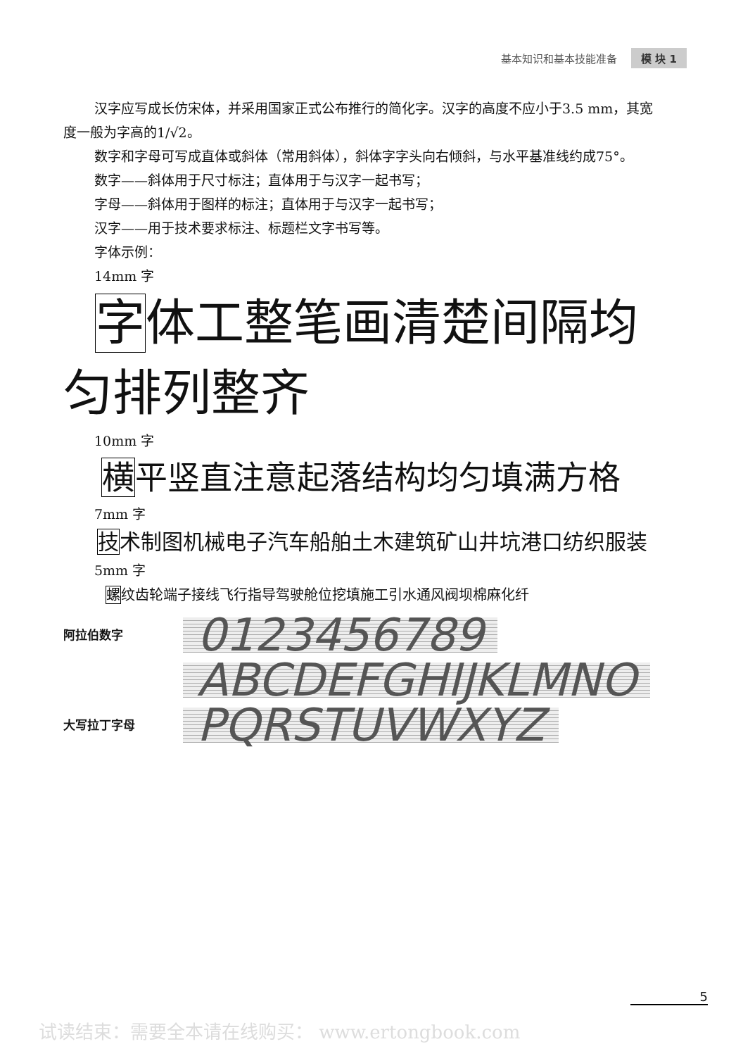基本知识和基本技能准备 模 块 1
汉字应写成长仿宋体，并采用国家正式公布推行的简化字。汉字的高度不应小于3.5 mm，其宽度一般为字高的1/√2。
数字和字母可写成直体或斜体（常用斜体），斜体字字头向右倾斜，与水平基准线约成75°。
数字——斜体用于尺寸标注；直体用于与汉字一起书写；
字母——斜体用于图样的标注；直体用于与汉字一起书写；
汉字——用于技术要求标注、标题栏文字书写等。
字体示例：
14mm 字
字体工整笔画清楚间隔均匀排列整齐
10mm 字
横平竖直注意起落结构均匀填满方格
7mm 字
技术制图机械电子汽车船舶土木建筑矿山井坑港口纺织服装
5mm 字
螺纹齿轮端子接线飞行指导驾驶舱位挖填施工引水通风阀坝棉麻化纤
阿拉伯数字 0123456789
ABCDEFGHIJKLMNO
大写拉丁字母 PQRSTUVWXYZ
5
试读结束：需要全本请在线购买： www.ertongbook.com